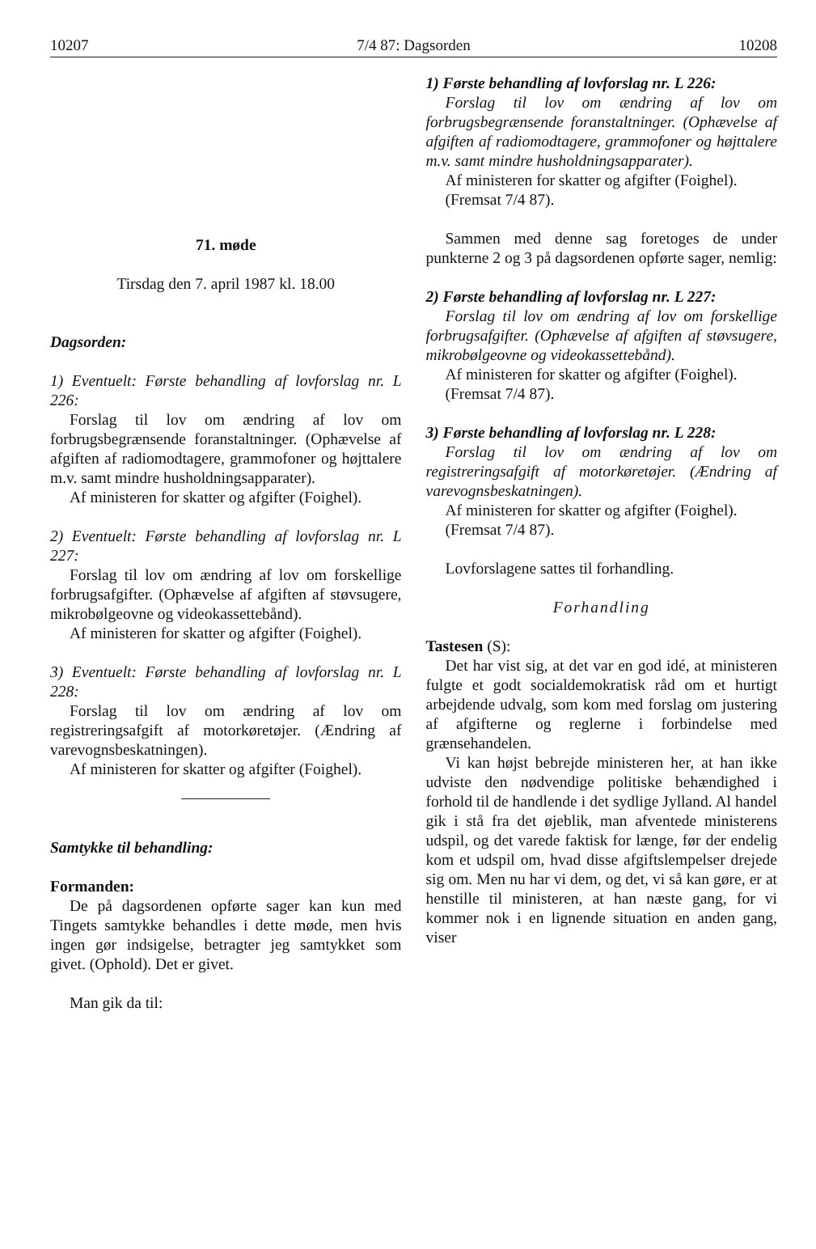10207 7/4 87: Dagsorden 10208
71. møde
Tirsdag den 7. april 1987 kl. 18.00
Dagsorden:
1) Eventuelt: Første behandling af lovforslag nr. L 226:
Forslag til lov om ændring af lov om forbrugsbegrænsende foranstaltninger. (Ophævelse af afgiften af radiomodtagere, grammofoner og højttalere m.v. samt mindre husholdningsapparater).
Af ministeren for skatter og afgifter (Foighel).
2) Eventuelt: Første behandling af lovforslag nr. L 227:
Forslag til lov om ændring af lov om forskellige forbrugsafgifter. (Ophævelse af afgiften af støvsugere, mikrobølgeovne og videokassettebånd).
Af ministeren for skatter og afgifter (Foighel).
3) Eventuelt: Første behandling af lovforslag nr. L 228:
Forslag til lov om ændring af lov om registreringsafgift af motorkøretøjer. (Ændring af varevognsbeskatningen).
Af ministeren for skatter og afgifter (Foighel).
Samtykke til behandling:
Formanden:
De på dagsordenen opførte sager kan kun med Tingets samtykke behandles i dette møde, men hvis ingen gør indsigelse, betragter jeg samtykket som givet. (Ophold). Det er givet.
Man gik da til:
1) Første behandling af lovforslag nr. L 226:
Forslag til lov om ændring af lov om forbrugsbegrænsende foranstaltninger. (Ophævelse af afgiften af radiomodtagere, grammofoner og højttalere m.v. samt mindre husholdningsapparater).
Af ministeren for skatter og afgifter (Foighel).
(Fremsat 7/4 87).
Sammen med denne sag foretoges de under punkterne 2 og 3 på dagsordenen opførte sager, nemlig:
2) Første behandling af lovforslag nr. L 227:
Forslag til lov om ændring af lov om forskellige forbrugsafgifter. (Ophævelse af afgiften af støvsugere, mikrobølgeovne og videokassettebånd).
Af ministeren for skatter og afgifter (Foighel).
(Fremsat 7/4 87).
3) Første behandling af lovforslag nr. L 228:
Forslag til lov om ændring af lov om registreringsafgift af motorkøretøjer. (Ændring af varevognsbeskatningen).
Af ministeren for skatter og afgifter (Foighel).
(Fremsat 7/4 87).
Lovforslagene sattes til forhandling.
Forhandling
Tastesen (S):
Det har vist sig, at det var en god idé, at ministeren fulgte et godt socialdemokratisk råd om et hurtigt arbejdende udvalg, som kom med forslag om justering af afgifterne og reglerne i forbindelse med grænsehandelen.
Vi kan højst bebrejde ministeren her, at han ikke udviste den nødvendige politiske behændighed i forhold til de handlende i det sydlige Jylland. Al handel gik i stå fra det øjeblik, man afventede ministerens udspil, og det varede faktisk for længe, før der endelig kom et udspil om, hvad disse afgiftslempelser drejede sig om. Men nu har vi dem, og det, vi så kan gøre, er at henstille til ministeren, at han næste gang, for vi kommer nok i en lignende situation en anden gang, viser